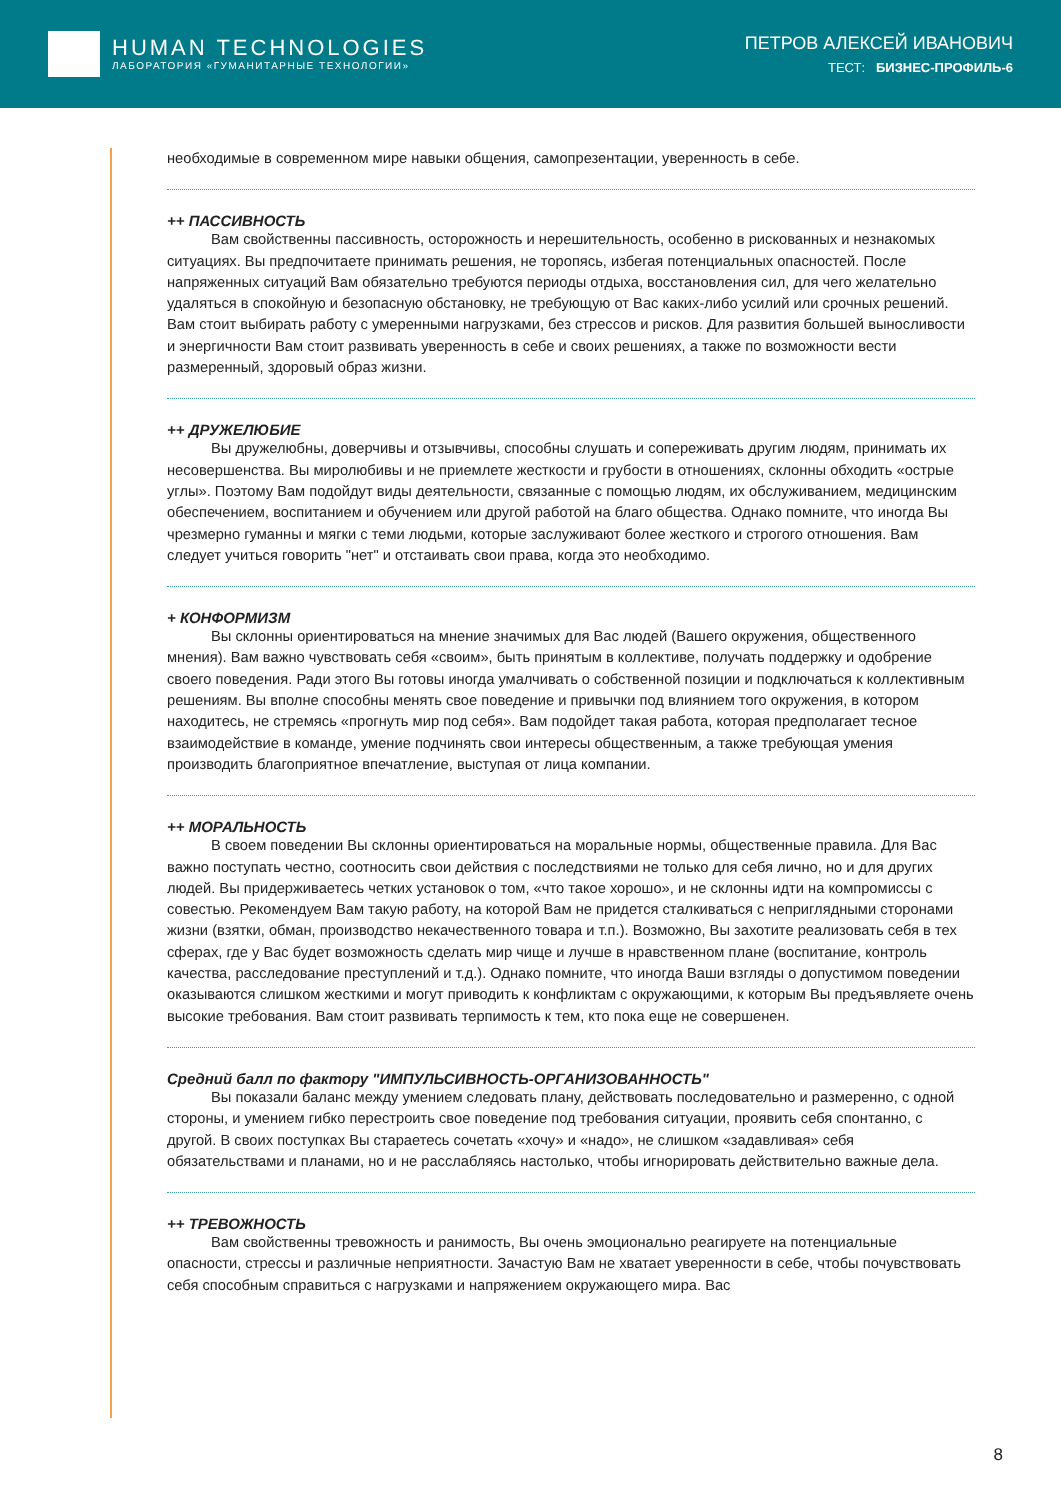HUMAN TECHNOLOGIES
ЛАБОРАТОРИЯ «ГУМАНИТАРНЫЕ ТЕХНОЛОГИИ»
ПЕТРОВ АЛЕКСЕЙ ИВАНОВИЧ
ТЕСТ: БИЗНЕС-ПРОФИЛЬ-6
необходимые в современном мире навыки общения, самопрезентации, уверенность в себе.
++ ПАССИВНОСТЬ
Вам свойственны пассивность, осторожность и нерешительность, особенно в рискованных и незнакомых ситуациях. Вы предпочитаете принимать решения, не торопясь, избегая потенциальных опасностей. После напряженных ситуаций Вам обязательно требуются периоды отдыха, восстановления сил, для чего желательно удаляться в спокойную и безопасную обстановку, не требующую от Вас каких-либо усилий или срочных решений. Вам стоит выбирать работу с умеренными нагрузками, без стрессов и рисков. Для развития большей выносливости и энергичности Вам стоит развивать уверенность в себе и своих решениях, а также по возможности вести размеренный, здоровый образ жизни.
++ ДРУЖЕЛЮБИЕ
Вы дружелюбны, доверчивы и отзывчивы, способны слушать и сопереживать другим людям, принимать их несовершенства. Вы миролюбивы и не приемлете жесткости и грубости в отношениях, склонны обходить «острые углы». Поэтому Вам подойдут виды деятельности, связанные с помощью людям, их обслуживанием, медицинским обеспечением, воспитанием и обучением или другой работой на благо общества. Однако помните, что иногда Вы чрезмерно гуманны и мягки с теми людьми, которые заслуживают более жесткого и строгого отношения. Вам следует учиться говорить "нет" и отстаивать свои права, когда это необходимо.
+ КОНФОРМИЗМ
Вы склонны ориентироваться на мнение значимых для Вас людей (Вашего окружения, общественного мнения). Вам важно чувствовать себя «своим», быть принятым в коллективе, получать поддержку и одобрение своего поведения. Ради этого Вы готовы иногда умалчивать о собственной позиции и подключаться к коллективным решениям. Вы вполне способны менять свое поведение и привычки под влиянием того окружения, в котором находитесь, не стремясь «прогнуть мир под себя». Вам подойдет такая работа, которая предполагает тесное взаимодействие в команде, умение подчинять свои интересы общественным, а также требующая умения производить благоприятное впечатление, выступая от лица компании.
++ МОРАЛЬНОСТЬ
В своем поведении Вы склонны ориентироваться на моральные нормы, общественные правила. Для Вас важно поступать честно, соотносить свои действия с последствиями не только для себя лично, но и для других людей. Вы придерживаетесь четких установок о том, «что такое хорошо», и не склонны идти на компромиссы с совестью. Рекомендуем Вам такую работу, на которой Вам не придется сталкиваться с неприглядными сторонами жизни (взятки, обман, производство некачественного товара и т.п.). Возможно, Вы захотите реализовать себя в тех сферах, где у Вас будет возможность сделать мир чище и лучше в нравственном плане (воспитание, контроль качества, расследование преступлений и т.д.). Однако помните, что иногда Ваши взгляды о допустимом поведении оказываются слишком жесткими и могут приводить к конфликтам с окружающими, к которым Вы предъявляете очень высокие требования. Вам стоит развивать терпимость к тем, кто пока еще не совершенен.
Средний балл по фактору "ИМПУЛЬСИВНОСТЬ-ОРГАНИЗОВАННОСТЬ"
Вы показали баланс между умением следовать плану, действовать последовательно и размеренно, с одной стороны, и умением гибко перестроить свое поведение под требования ситуации, проявить себя спонтанно, с другой. В своих поступках Вы стараетесь сочетать «хочу» и «надо», не слишком «задавливая» себя обязательствами и планами, но и не расслабляясь настолько, чтобы игнорировать действительно важные дела.
++ ТРЕВОЖНОСТЬ
Вам свойственны тревожность и ранимость, Вы очень эмоционально реагируете на потенциальные опасности, стрессы и различные неприятности. Зачастую Вам не хватает уверенности в себе, чтобы почувствовать себя способным справиться с нагрузками и напряжением окружающего мира. Вас
8